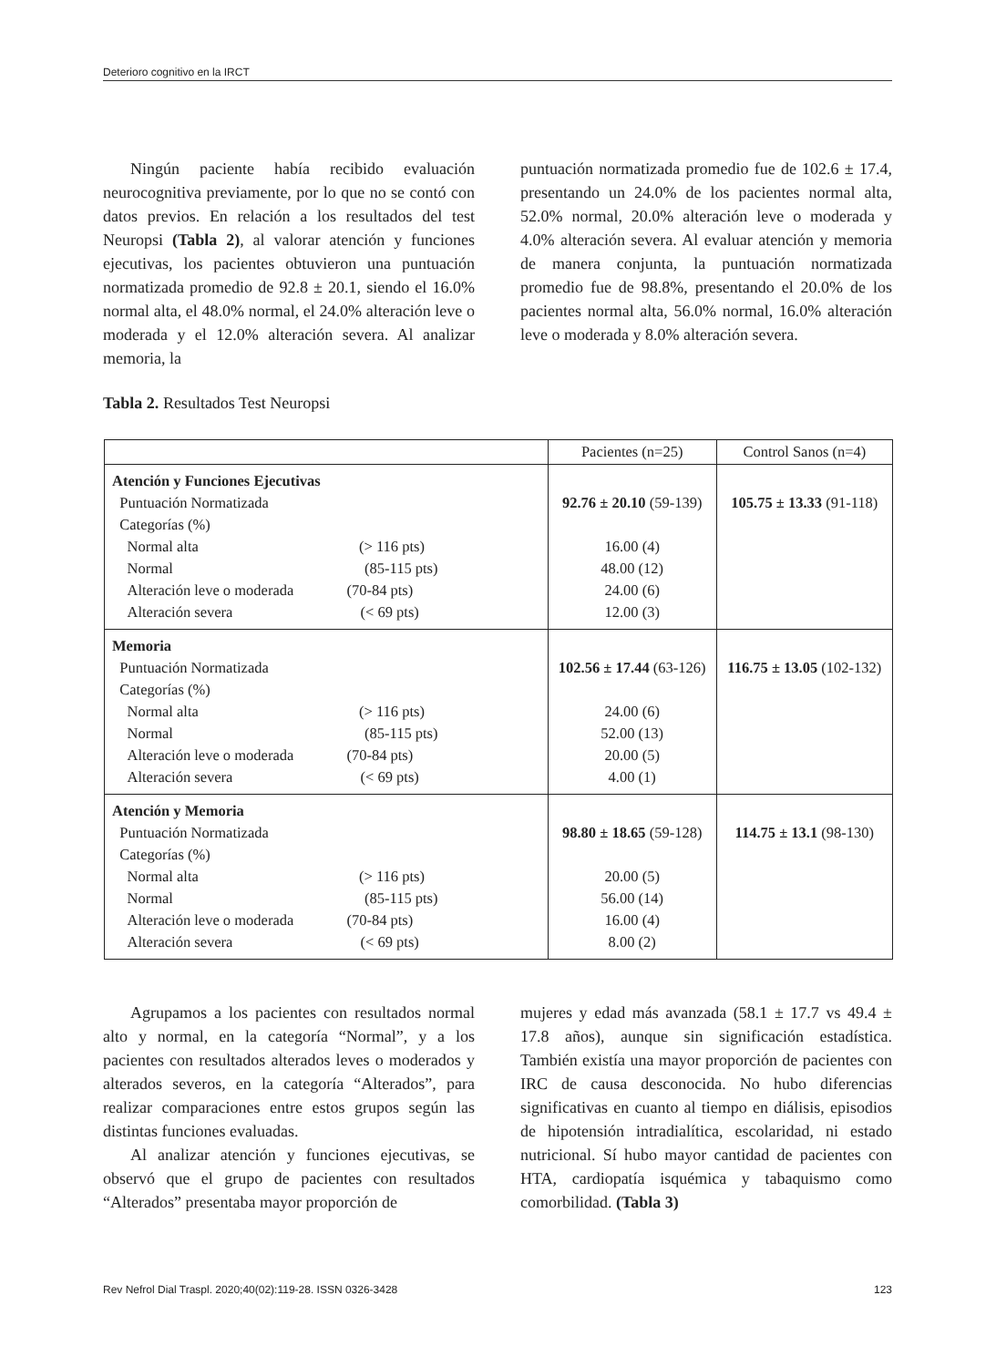Deterioro cognitivo en la IRCT
Ningún paciente había recibido evaluación neurocognitiva previamente, por lo que no se contó con datos previos. En relación a los resultados del test Neuropsi (Tabla 2), al valorar atención y funciones ejecutivas, los pacientes obtuvieron una puntuación normatizada promedio de 92.8 ± 20.1, siendo el 16.0% normal alta, el 48.0% normal, el 24.0% alteración leve o moderada y el 12.0% alteración severa. Al analizar memoria, la
puntuación normatizada promedio fue de 102.6 ± 17.4, presentando un 24.0% de los pacientes normal alta, 52.0% normal, 20.0% alteración leve o moderada y 4.0% alteración severa. Al evaluar atención y memoria de manera conjunta, la puntuación normatizada promedio fue de 98.8%, presentando el 20.0% de los pacientes normal alta, 56.0% normal, 16.0% alteración leve o moderada y 8.0% alteración severa.
Tabla 2. Resultados Test Neuropsi
| | Pacientes (n=25) | Control Sanos (n=4) |
| --- | --- | --- |
| Atención y Funciones Ejecutivas Puntuación Normatizada Categorías (%) Normal alta (> 116 pts) Normal (85-115 pts) Alteración leve o moderada (70-84 pts) Alteración severa (< 69 pts) | 92.76 ± 20.10 (59-139) 16.00 (4) 48.00 (12) 24.00 (6) 12.00 (3) | 105.75 ± 13.33 (91-118) |
| Memoria Puntuación Normatizada Categorías (%) Normal alta (> 116 pts) Normal (85-115 pts) Alteración leve o moderada (70-84 pts) Alteración severa (< 69 pts) | 102.56 ± 17.44 (63-126) 24.00 (6) 52.00 (13) 20.00 (5) 4.00 (1) | 116.75 ± 13.05 (102-132) |
| Atención y Memoria Puntuación Normatizada Categorías (%) Normal alta (> 116 pts) Normal (85-115 pts) Alteración leve o moderada (70-84 pts) Alteración severa (< 69 pts) | 98.80 ± 18.65 (59-128) 20.00 (5) 56.00 (14) 16.00 (4) 8.00 (2) | 114.75 ± 13.1 (98-130) |
Agrupamos a los pacientes con resultados normal alto y normal, en la categoría “Normal”, y a los pacientes con resultados alterados leves o moderados y alterados severos, en la categoría “Alterados”, para realizar comparaciones entre estos grupos según las distintas funciones evaluadas.
Al analizar atención y funciones ejecutivas, se observó que el grupo de pacientes con resultados “Alterados” presentaba mayor proporción de
mujeres y edad más avanzada (58.1 ± 17.7 vs 49.4 ± 17.8 años), aunque sin significación estadística. También existía una mayor proporción de pacientes con IRC de causa desconocida. No hubo diferencias significativas en cuanto al tiempo en diálisis, episodios de hipotensión intradialítica, escolaridad, ni estado nutricional. Sí hubo mayor cantidad de pacientes con HTA, cardiopatía isquémica y tabaquismo como comorbilidad. (Tabla 3)
Rev Nefrol Dial Traspl. 2020;40(02):119-28. ISSN 0326-3428 123